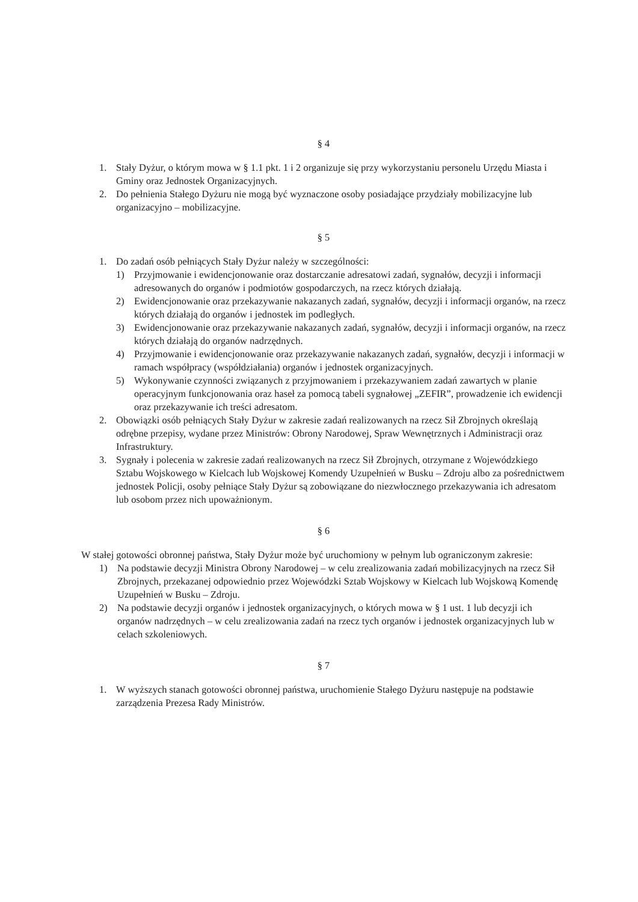§ 4
1. Stały Dyżur, o którym mowa w § 1.1 pkt. 1 i 2 organizuje się przy wykorzystaniu personelu Urzędu Miasta i Gminy oraz Jednostek Organizacyjnych.
2. Do pełnienia Stałego Dyżuru nie mogą być wyznaczone osoby posiadające przydziały mobilizacyjne lub organizacyjno – mobilizacyjne.
§ 5
1. Do zadań osób pełniących Stały Dyżur należy w szczególności:
1) Przyjmowanie i ewidencjonowanie oraz dostarczanie adresatowi zadań, sygnałów, decyzji i informacji adresowanych do organów i podmiotów gospodarczych, na rzecz których działają.
2) Ewidencjonowanie oraz przekazywanie nakazanych zadań, sygnałów, decyzji i informacji organów, na rzecz których działają do organów i jednostek im podległych.
3) Ewidencjonowanie oraz przekazywanie nakazanych zadań, sygnałów, decyzji i informacji organów, na rzecz których działają do organów nadrzędnych.
4) Przyjmowanie i ewidencjonowanie oraz przekazywanie nakazanych zadań, sygnałów, decyzji i informacji w ramach współpracy (współdziałania) organów i jednostek organizacyjnych.
5) Wykonywanie czynności związanych z przyjmowaniem i przekazywaniem zadań zawartych w planie operacyjnym funkcjonowania oraz haseł za pomocą tabeli sygnałowej „ZEFIR”, prowadzenie ich ewidencji oraz przekazywanie ich treści adresatom.
2. Obowiązki osób pełniących Stały Dyżur w zakresie zadań realizowanych na rzecz Sił Zbrojnych określają odrębne przepisy, wydane przez Ministrów: Obrony Narodowej, Spraw Wewnętrznych i Administracji oraz Infrastruktury.
3. Sygnały i polecenia w zakresie zadań realizowanych na rzecz Sił Zbrojnych, otrzymane z Wojewódzkiego Sztabu Wojskowego w Kielcach lub Wojskowej Komendy Uzupełnień w Busku – Zdroju albo za pośrednictwem jednostek Policji, osoby pełniące Stały Dyżur są zobowiązane do niezwłocznego przekazywania ich adresatom lub osobom przez nich upoważnionym.
§ 6
W stałej gotowości obronnej państwa, Stały Dyżur może być uruchomiony w pełnym lub ograniczonym zakresie:
1) Na podstawie decyzji Ministra Obrony Narodowej – w celu zrealizowania zadań mobilizacyjnych na rzecz Sił Zbrojnych, przekazanej odpowiednio przez Wojewódzki Sztab Wojskowy w Kielcach lub Wojskową Komendę Uzupełnień w Busku – Zdroju.
2) Na podstawie decyzji organów i jednostek organizacyjnych, o których mowa w § 1 ust. 1 lub decyzji ich organów nadrzędnych – w celu zrealizowania zadań na rzecz tych organów i jednostek organizacyjnych lub w celach szkoleniowych.
§ 7
1. W wyższych stanach gotowości obronnej państwa, uruchomienie Stałego Dyżuru następuje na podstawie zarządzenia Prezesa Rady Ministrów.